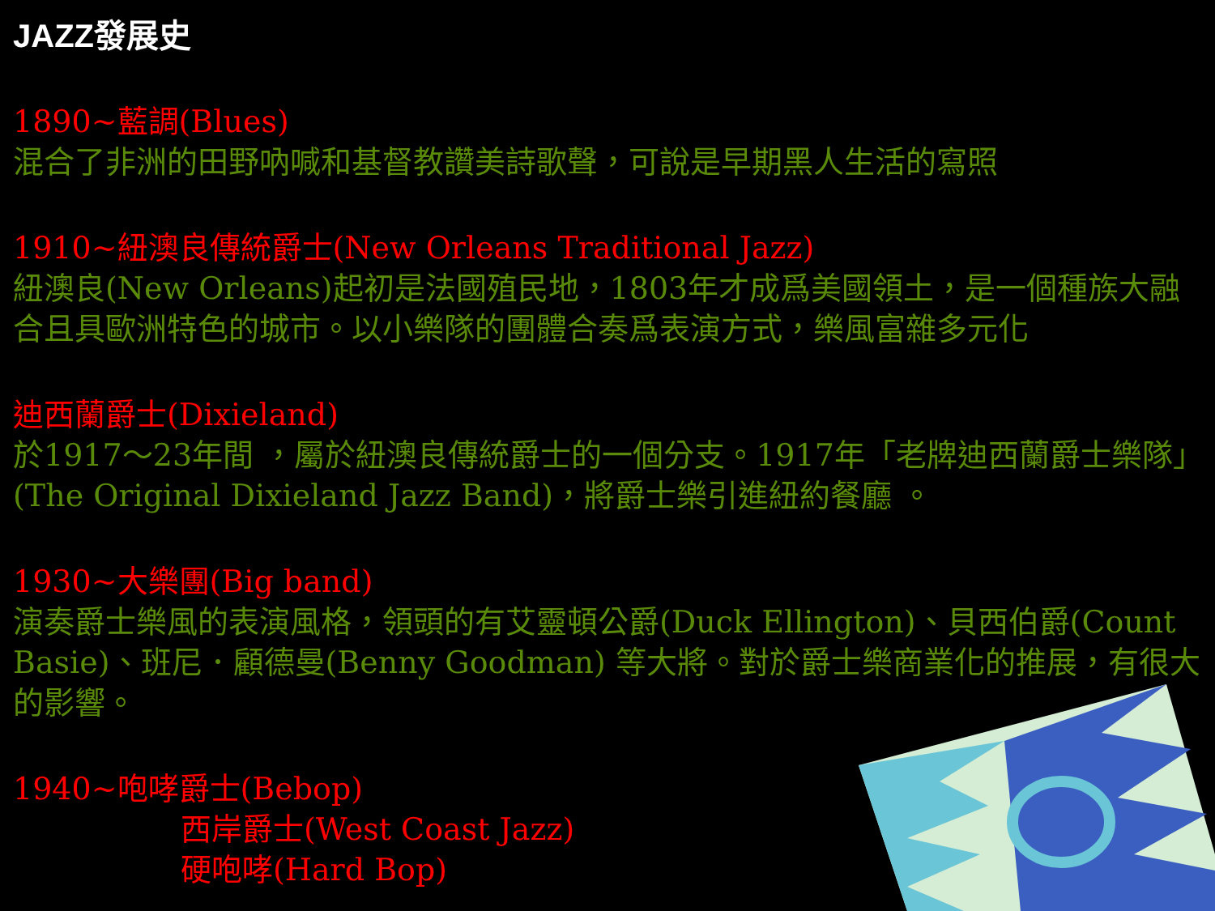JAZZ發展史
1890~藍調(Blues)
混合了非洲的田野吶喊和基督教讚美詩歌聲，可說是早期黑人生活的寫照
1910~紐澳良傳統爵士(New Orleans Traditional Jazz)
紐澳良(New Orleans)起初是法國殖民地，1803年才成爲美國領土，是一個種族大融合且具歐洲特色的城市。以小樂隊的團體合奏爲表演方式，樂風富雜多元化
迪西蘭爵士(Dixieland)
於1917～23年間 ，屬於紐澳良傳統爵士的一個分支。1917年「老牌迪西蘭爵士樂隊」(The Original Dixieland Jazz Band)，將爵士樂引進紐約餐廳 。
1930~大樂團(Big band)
演奏爵士樂風的表演風格，領頭的有艾靈頓公爵(Duck Ellington)、貝西伯爵(Count Basie)、班尼．顧德曼(Benny Goodman) 等大將。對於爵士樂商業化的推展，有很大的影響。
1940~咆哮爵士(Bebop)
西岸爵士(West Coast Jazz)
硬咆哮(Hard Bop)